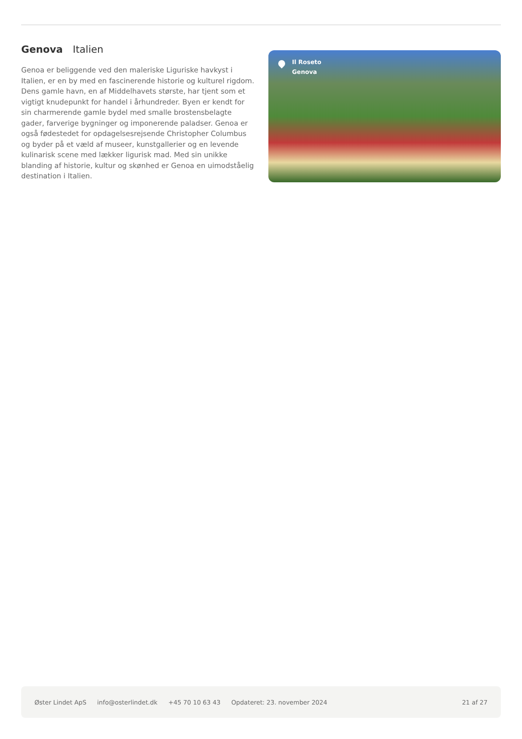Genova Italien
Genoa er beliggende ved den maleriske Liguriske havkyst i Italien, er en by med en fascinerende historie og kulturel rigdom. Dens gamle havn, en af Middelhavets største, har tjent som et vigtigt knudepunkt for handel i århundreder. Byen er kendt for sin charmerende gamle bydel med smalle brostensbelagte gader, farverige bygninger og imponerende paladser. Genoa er også fødestedet for opdagelsesrejsende Christopher Columbus og byder på et væld af museer, kunstgallerier og en levende kulinarisk scene med lækker ligurisk mad. Med sin unikke blanding af historie, kultur og skønhed er Genoa en uimodståelig destination i Italien.
Il Roseto
Genova
Øster Lindet ApS info@osterlindet.dk +45 70 10 63 43 Opdateret: 23. november 2024 21 af 27